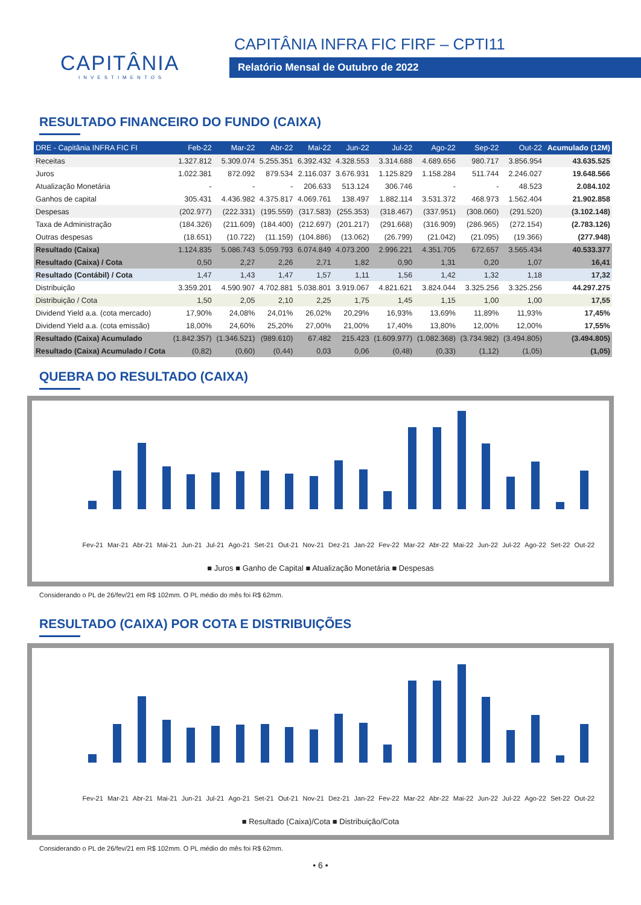CAPITÂNIA
INVESTIMENTOS
CAPITÂNIA INFRA FIC FIRF – CPTI11
Relatório Mensal de Outubro de 2022
RESULTADO FINANCEIRO DO FUNDO (CAIXA)
| DRE - Capitânia INFRA FIC FI | Feb-22 | Mar-22 | Abr-22 | Mai-22 | Jun-22 | Jul-22 | Ago-22 | Sep-22 | Out-22 | Acumulado (12M) |
| --- | --- | --- | --- | --- | --- | --- | --- | --- | --- | --- |
| Receitas | 1.327.812 | 5.309.074 | 5.255.351 | 6.392.432 | 4.328.553 | 3.314.688 | 4.689.656 | 980.717 | 3.856.954 | 43.635.525 |
| Juros | 1.022.381 | 872.092 | 879.534 | 2.116.037 | 3.676.931 | 1.125.829 | 1.158.284 | 511.744 | 2.246.027 | 19.648.566 |
| Atualização Monetária | - | - | - | 206.633 | 513.124 | 306.746 | - | - | 48.523 | 2.084.102 |
| Ganhos de capital | 305.431 | 4.436.982 | 4.375.817 | 4.069.761 | 138.497 | 1.882.114 | 3.531.372 | 468.973 | 1.562.404 | 21.902.858 |
| Despesas | (202.977) | (222.331) | (195.559) | (317.583) | (255.353) | (318.467) | (337.951) | (308.060) | (291.520) | (3.102.148) |
| Taxa de Administração | (184.326) | (211.609) | (184.400) | (212.697) | (201.217) | (291.668) | (316.909) | (286.965) | (272.154) | (2.783.126) |
| Outras despesas | (18.651) | (10.722) | (11.159) | (104.886) | (13.062) | (26.799) | (21.042) | (21.095) | (19.366) | (277.948) |
| Resultado (Caixa) | 1.124.835 | 5.086.743 | 5.059.793 | 6.074.849 | 4.073.200 | 2.996.221 | 4.351.705 | 672.657 | 3.565.434 | 40.533.377 |
| Resultado (Caixa) / Cota | 0,50 | 2,27 | 2,26 | 2,71 | 1,82 | 0,90 | 1,31 | 0,20 | 1,07 | 16,41 |
| Resultado (Contábil) / Cota | 1,47 | 1,43 | 1,47 | 1,57 | 1,11 | 1,56 | 1,42 | 1,32 | 1,18 | 17,32 |
| Distribuição | 3.359.201 | 4.590.907 | 4.702.881 | 5.038.801 | 3.919.067 | 4.821.621 | 3.824.044 | 3.325.256 | 3.325.256 | 44.297.275 |
| Distribuição / Cota | 1,50 | 2,05 | 2,10 | 2,25 | 1,75 | 1,45 | 1,15 | 1,00 | 1,00 | 17,55 |
| Dividend Yield a.a. (cota mercado) | 17,90% | 24,08% | 24,01% | 26,02% | 20,29% | 16,93% | 13,69% | 11,89% | 11,93% | 17,45% |
| Dividend Yield a.a. (cota emissão) | 18,00% | 24,60% | 25,20% | 27,00% | 21,00% | 17,40% | 13,80% | 12,00% | 12,00% | 17,55% |
| Resultado (Caixa) Acumulado | (1.842.357) | (1.346.521) | (989.610) | 67.482 | 215.423 | (1.609.977) | (1.082.368) | (3.734.982) | (3.494.805) | (3.494.805) |
| Resultado (Caixa) Acumulado / Cota | (0,82) | (0,60) | (0,44) | 0,03 | 0,06 | (0,48) | (0,33) | (1,12) | (1,05) | (1,05) |
QUEBRA DO RESULTADO (CAIXA)
Fev-21 Mar-21 Abr-21 Mai-21 Jun-21 Jul-21 Ago-21 Set-21 Out-21 Nov-21 Dez-21 Jan-22 Fev-22 Mar-22 Abr-22 Mai-22 Jun-22 Jul-22 Ago-22 Set-22 Out-22
■ Juros ■ Ganho de Capital ■ Atualização Monetária ■ Despesas
Considerando o PL de 26/fev/21 em R$ 102mm. O PL médio do mês foi R$ 62mm.
RESULTADO (CAIXA) POR COTA E DISTRIBUIÇÕES
Fev-21 Mar-21 Abr-21 Mai-21 Jun-21 Jul-21 Ago-21 Set-21 Out-21 Nov-21 Dez-21 Jan-22 Fev-22 Mar-22 Abr-22 Mai-22 Jun-22 Jul-22 Ago-22 Set-22 Out-22
■ Resultado (Caixa)/Cota ■ Distribuição/Cota
Considerando o PL de 26/fev/21 em R$ 102mm. O PL médio do mês foi R$ 62mm.
• 6 •